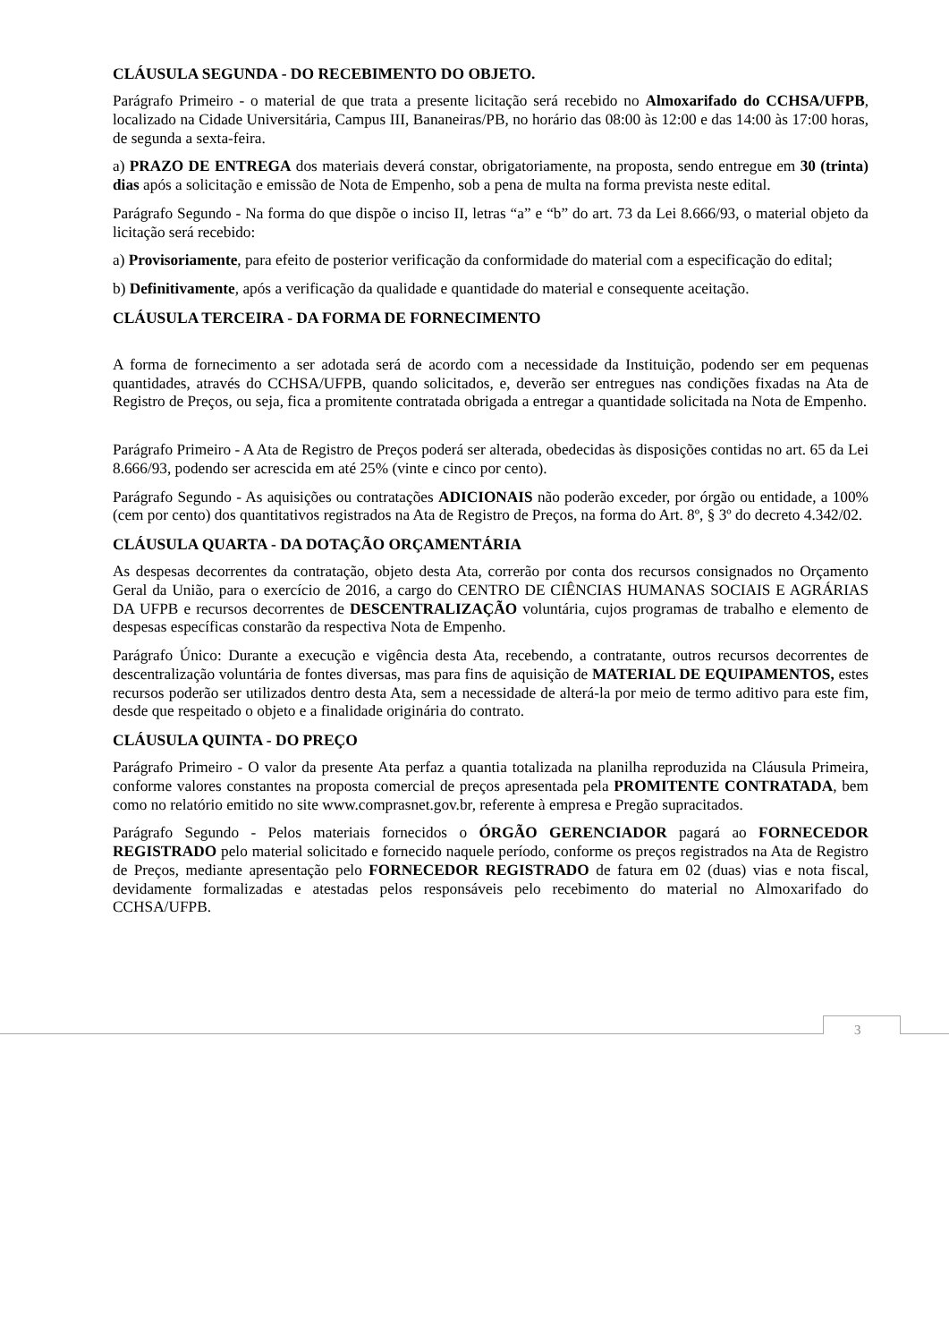CLÁUSULA SEGUNDA - DO RECEBIMENTO DO OBJETO.
Parágrafo Primeiro - o material de que trata a presente licitação será recebido no Almoxarifado do CCHSA/UFPB, localizado na Cidade Universitária, Campus III, Bananeiras/PB, no horário das 08:00 às 12:00 e das 14:00 às 17:00 horas, de segunda a sexta-feira.
a) PRAZO DE ENTREGA dos materiais deverá constar, obrigatoriamente, na proposta, sendo entregue em 30 (trinta) dias após a solicitação e emissão de Nota de Empenho, sob a pena de multa na forma prevista neste edital.
Parágrafo Segundo - Na forma do que dispõe o inciso II, letras “a” e “b” do art. 73 da Lei 8.666/93, o material objeto da licitação será recebido:
a) Provisoriamente, para efeito de posterior verificação da conformidade do material com a especificação do edital;
b) Definitivamente, após a verificação da qualidade e quantidade do material e consequente aceitação.
CLÁUSULA TERCEIRA - DA FORMA DE FORNECIMENTO
A forma de fornecimento a ser adotada será de acordo com a necessidade da Instituição, podendo ser em pequenas quantidades, através do CCHSA/UFPB, quando solicitados, e, deverão ser entregues nas condições fixadas na Ata de Registro de Preços, ou seja, fica a promitente contratada obrigada a entregar a quantidade solicitada na Nota de Empenho.
Parágrafo Primeiro - A Ata de Registro de Preços poderá ser alterada, obedecidas às disposições contidas no art. 65 da Lei 8.666/93, podendo ser acrescida em até 25% (vinte e cinco por cento).
Parágrafo Segundo - As aquisições ou contratações ADICIONAIS não poderão exceder, por órgão ou entidade, a 100% (cem por cento) dos quantitativos registrados na Ata de Registro de Preços, na forma do Art. 8º, § 3º do decreto 4.342/02.
CLÁUSULA QUARTA - DA DOTAÇÃO ORÇAMENTÁRIA
As despesas decorrentes da contratação, objeto desta Ata, correrão por conta dos recursos consignados no Orçamento Geral da União, para o exercício de 2016, a cargo do CENTRO DE CIÊNCIAS HUMANAS SOCIAIS E AGRÁRIAS DA UFPB e recursos decorrentes de DESCENTRALIZAÇÃO voluntária, cujos programas de trabalho e elemento de despesas específicas constarão da respectiva Nota de Empenho.
Parágrafo Único: Durante a execução e vigência desta Ata, recebendo, a contratante, outros recursos decorrentes de descentralização voluntária de fontes diversas, mas para fins de aquisição de MATERIAL DE EQUIPAMENTOS, estes recursos poderão ser utilizados dentro desta Ata, sem a necessidade de alterá-la por meio de termo aditivo para este fim, desde que respeitado o objeto e a finalidade originária do contrato.
CLÁUSULA QUINTA - DO PREÇO
Parágrafo Primeiro - O valor da presente Ata perfaz a quantia totalizada na planilha reproduzida na Cláusula Primeira, conforme valores constantes na proposta comercial de preços apresentada pela PROMITENTE CONTRATADA, bem como no relatório emitido no site www.comprasnet.gov.br, referente à empresa e Pregão supracitados.
Parágrafo Segundo - Pelos materiais fornecidos o ÓRGÃO GERENCIADOR pagará ao FORNECEDOR REGISTRADO pelo material solicitado e fornecido naquele período, conforme os preços registrados na Ata de Registro de Preços, mediante apresentação pelo FORNECEDOR REGISTRADO de fatura em 02 (duas) vias e nota fiscal, devidamente formalizadas e atestadas pelos responsáveis pelo recebimento do material no Almoxarifado do CCHSA/UFPB.
3